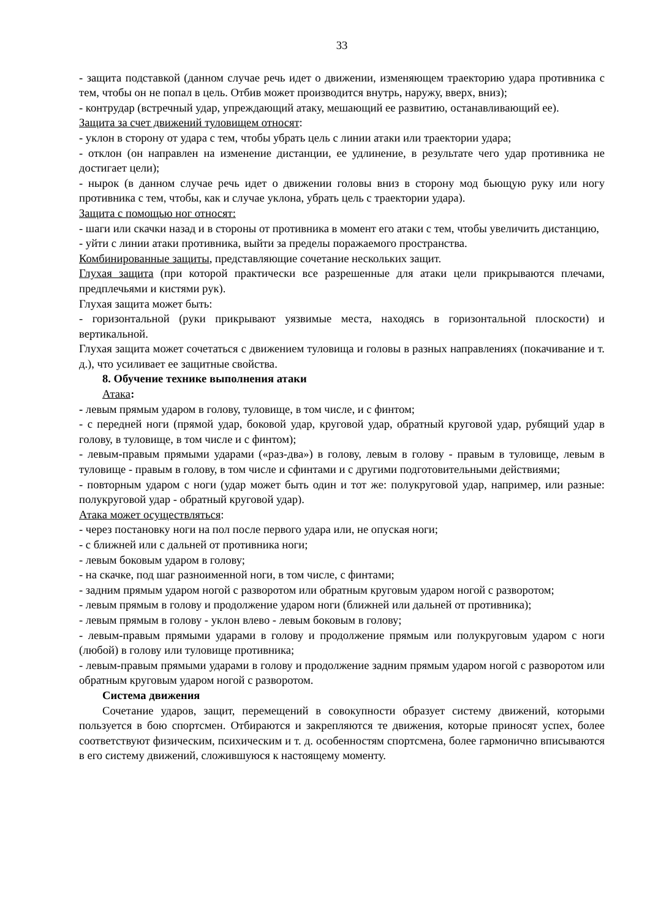33
- защита подставкой (данном случае речь идет о движении, изменяющем траекторию удара противника с тем, чтобы он не попал в цель. Отбив может производится внутрь, наружу, вверх, вниз);
- контрудар (встречный удар, упреждающий атаку, мешающий ее развитию, останавливающий ее).
Защита за счет движений туловищем относят:
- уклон в сторону от удара с тем, чтобы убрать цель с линии атаки или траектории удара;
- отклон (он направлен на изменение дистанции, ее удлинение, в результате чего удар противника не достигает цели);
- нырок (в данном случае речь идет о движении головы вниз в сторону мод бьющую руку или ногу противника с тем, чтобы, как и случае уклона, убрать цель с траектории удара).
Защита с помощью ног относят:
- шаги или скачки назад и в стороны от противника в момент его атаки с тем, чтобы увеличить дистанцию,
- уйти с линии атаки противника, выйти за пределы поражаемого пространства.
Комбинированные защиты, представляющие сочетание нескольких защит.
Глухая защита (при которой практически все разрешенные для атаки цели прикрываются плечами, предплечьями и кистями рук).
Глухая защита может быть:
- горизонтальной (руки прикрывают уязвимые места, находясь в горизонтальной плоскости) и вертикальной.
Глухая защита может сочетаться с движением туловища и головы в разных направлениях (покачивание и т. д.), что усиливает ее защитные свойства.
8. Обучение технике выполнения атаки
Атака:
- левым прямым ударом в голову, туловище, в том числе, и с финтом;
- с передней ноги (прямой удар, боковой удар, круговой удар, обратный круговой удар, рубящий удар в голову, в туловище, в том числе и с финтом);
- левым-правым прямыми ударами («раз-два») в голову, левым в голову - правым в туловище, левым в туловище - правым в голову, в том числе и сфинтами и с другими подготовительными действиями;
- повторным ударом с ноги (удар может быть один и тот же: полукруговой удар, например, или разные: полукруговой удар - обратный круговой удар).
Атака может осуществляться:
- через постановку ноги на пол после первого удара или, не опуская ноги;
- с ближней или с дальней от противника ноги;
- левым боковым ударом в голову;
- на скачке, под шаг разноименной ноги, в том числе, с финтами;
- задним прямым ударом ногой с разворотом или обратным круговым ударом ногой с разворотом;
- левым прямым в голову и продолжение ударом ноги (ближней или дальней от противника);
- левым прямым в голову - уклон влево - левым боковым в голову;
- левым-правым прямыми ударами в голову и продолжение прямым или полукруговым ударом с ноги (любой) в голову или туловище противника;
- левым-правым прямыми ударами в голову и продолжение задним прямым ударом ногой с разворотом или обратным круговым ударом ногой с разворотом.
Система движения
Сочетание ударов, защит, перемещений в совокупности образует систему движений, которыми пользуется в бою спортсмен. Отбираются и закрепляются те движения, которые приносят успех, более соответствуют физическим, психическим и т. д. особенностям спортсмена, более гармонично вписываются в его систему движений, сложившуюся к настоящему моменту.